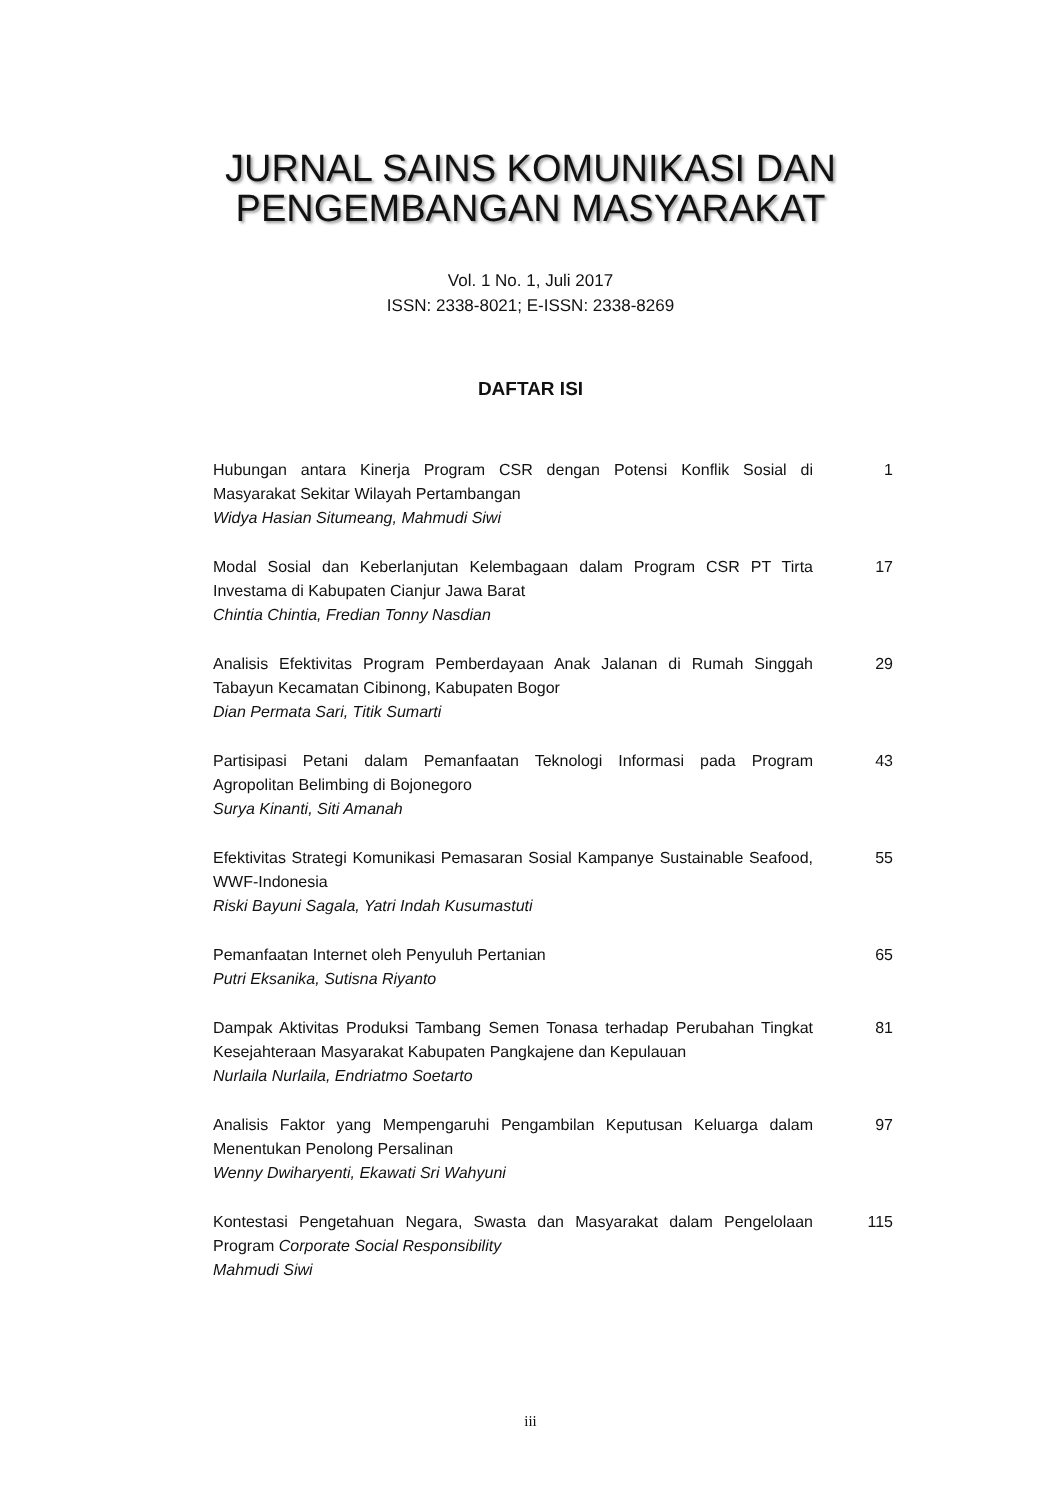JURNAL SAINS KOMUNIKASI DAN
PENGEMBANGAN MASYARAKAT
Vol. 1 No. 1, Juli 2017
ISSN: 2338-8021; E-ISSN: 2338-8269
DAFTAR ISI
Hubungan antara Kinerja Program CSR dengan Potensi Konflik Sosial di Masyarakat Sekitar Wilayah Pertambangan
Widya Hasian Situmeang, Mahmudi Siwi
1
Modal Sosial dan Keberlanjutan Kelembagaan dalam Program CSR PT Tirta Investama di Kabupaten Cianjur Jawa Barat
Chintia Chintia, Fredian Tonny Nasdian
17
Analisis Efektivitas Program Pemberdayaan Anak Jalanan di Rumah Singgah Tabayun Kecamatan Cibinong, Kabupaten Bogor
Dian Permata Sari, Titik Sumarti
29
Partisipasi Petani dalam Pemanfaatan Teknologi Informasi pada Program Agropolitan Belimbing di Bojonegoro
Surya Kinanti, Siti Amanah
43
Efektivitas Strategi Komunikasi Pemasaran Sosial Kampanye Sustainable Seafood, WWF-Indonesia
Riski Bayuni Sagala, Yatri Indah Kusumastuti
55
Pemanfaatan Internet oleh Penyuluh Pertanian
Putri Eksanika, Sutisna Riyanto
65
Dampak Aktivitas Produksi Tambang Semen Tonasa terhadap Perubahan Tingkat Kesejahteraan Masyarakat Kabupaten Pangkajene dan Kepulauan
Nurlaila Nurlaila, Endriatmo Soetarto
81
Analisis Faktor yang Mempengaruhi Pengambilan Keputusan Keluarga dalam Menentukan Penolong Persalinan
Wenny Dwiharyenti, Ekawati Sri Wahyuni
97
Kontestasi Pengetahuan Negara, Swasta dan Masyarakat dalam Pengelolaan Program Corporate Social Responsibility
Mahmudi Siwi
115
iii